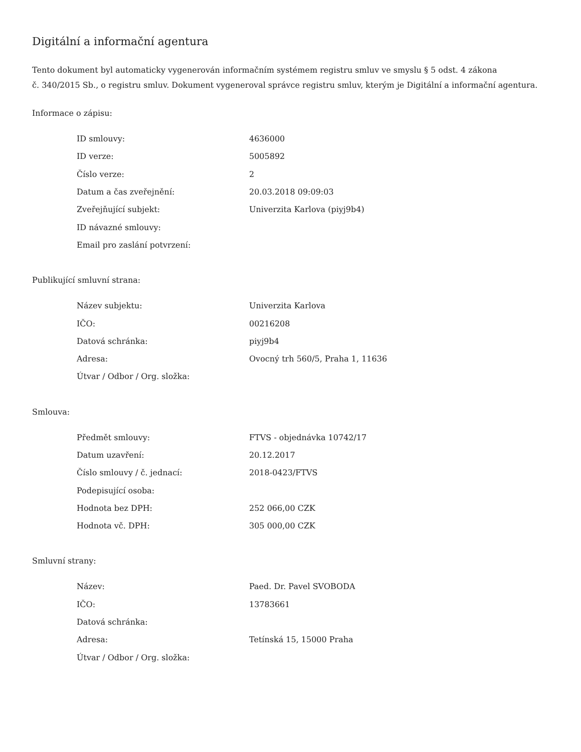Digitální a informační agentura
Tento dokument byl automaticky vygenerován informačním systémem registru smluv ve smyslu § 5 odst. 4 zákona
č. 340/2015 Sb., o registru smluv. Dokument vygeneroval správce registru smluv, kterým je Digitální a informační agentura.
Informace o zápisu:
| ID smlouvy: | 4636000 |
| ID verze: | 5005892 |
| Číslo verze: | 2 |
| Datum a čas zveřejnění: | 20.03.2018 09:09:03 |
| Zveřejňující subjekt: | Univerzita Karlova (piyj9b4) |
| ID návazné smlouvy: | |
| Email pro zaslání potvrzení: | |
Publikující smluvní strana:
| Název subjektu: | Univerzita Karlova |
| IČO: | 00216208 |
| Datová schránka: | piyj9b4 |
| Adresa: | Ovocný trh 560/5, Praha 1, 11636 |
| Útvar / Odbor / Org. složka: | |
Smlouva:
| Předmět smlouvy: | FTVS - objednávka 10742/17 |
| Datum uzavření: | 20.12.2017 |
| Číslo smlouvy / č. jednací: | 2018-0423/FTVS |
| Podepisující osoba: | |
| Hodnota bez DPH: | 252 066,00 CZK |
| Hodnota vč. DPH: | 305 000,00 CZK |
Smluvní strany:
| Název: | Paed. Dr. Pavel SVOBODA |
| IČO: | 13783661 |
| Datová schránka: | |
| Adresa: | Tetínská 15, 15000 Praha |
| Útvar / Odbor / Org. složka: | |